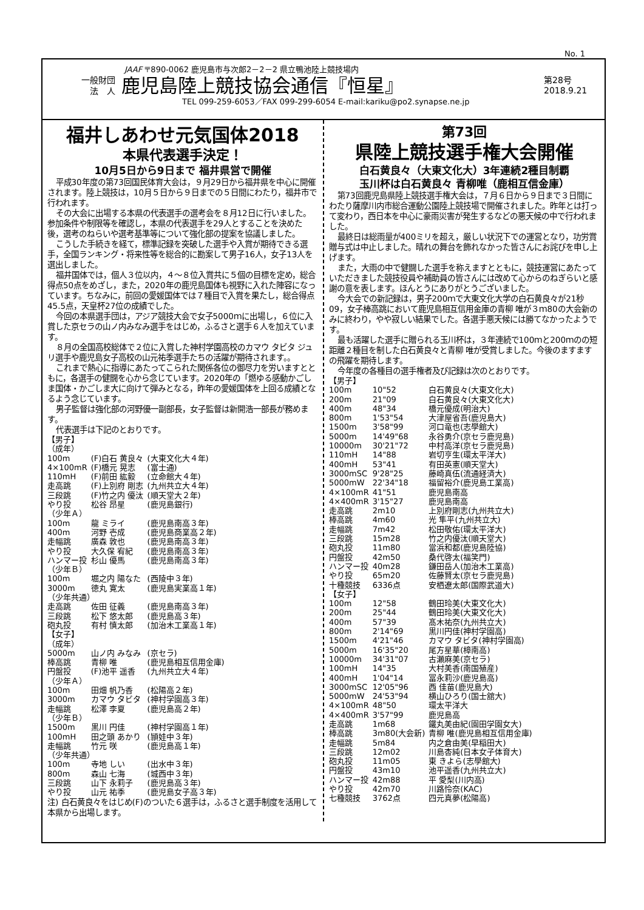No. 1
JAAF 〒890-0062 鹿児島市与次郎2－2－2 県立鴨池陸上競技場内
一般財団
法　人
鹿児島陸上競技協会通信『恒星』
第28号
2018.9.21
TEL 099-259-6053／FAX 099-299-6054 E-mail:kariku@po2.synapse.ne.jp
福井しあわせ元気国体2018
本県代表選手決定！
10月5日から9日まで 福井県営で開催
平成30年度の第73回国民体育大会は，９月29日から福井県を中心に開催されます。陸上競技は，10月５日から９日までの５日間にわたり，福井市で行われます。
その大会に出場する本県の代表選手の選考会を８月12日に行いました。参加条件や制限等を確認し，本県の代表選手を29人とすることを決めた後，選考のねらいや選考基準等について強化部の提案を協議しました。
こうした手続きを経て，標準記録を突破した選手や入賞が期待できる選手，全国ランキング・将来性等を総合的に勘案して男子16人，女子13人を選出しました。
福井国体では，個人３位以内，４～８位入賞共に５個の目標を定め，総合得点50点をめざし，また，2020年の鹿児島国体も視野に入れた陣容になっています。ちなみに，前回の愛媛国体では７種目で入賞を果たし，総合得点45.5点，天皇杯27位の成績でした。
今回の本県選手団は，アジア競技大会で女子5000ｍに出場し，６位に入賞した京セラの山ノ内みなみ選手をはじめ，ふるさと選手６人を加えています。
８月の全国高校総体で２位に入賞した神村学園高校のカマウ タビタ ジュリ選手や鹿児島女子高校の山元祐季選手たちの活躍が期待されます。。
これまで熱心に指導にあたってこられた関係各位の御尽力を労いますとともに，各選手の健闘を心から念じています。2020年の「燃ゆる感動かごしま国体・かごしま大に向けて弾みとなる，昨年の愛媛国体を上回る成績となるよう念じています。
男子監督は強化部の河野優一副部長，女子監督は新開浩一部長が務めます。
代表選手は下記のとおりです。
| 【男子】 | | |
| （成年） | | |
| 100m | (F)白石 黄良々 | (大東文化大４年) |
| 4×100mR | (F)橋元 晃志 | (富士通) |
| 110mH | (F)前田 紘毅 | (立命館大４年) |
| 走高跳 | (F)上別府 剛志 | (九州共立大４年) |
| 三段跳 | (F)竹之内 優汰 | (順天堂大２年) |
| やり投 | 松谷 昂星 | (鹿児島銀行) |
| （少年Ａ） | | |
| 100m | 龍 ミライ | (鹿児島南高３年) |
| 400m | 河野 壱成 | (鹿児島商業高２年) |
| 走幅跳 | 廣森 敦也 | (鹿児島南高３年) |
| やり投 | 大久保 宥紀 | (鹿児島南高３年) |
| ハンマー投 | 杉山 優馬 | (鹿児島南高３年) |
| （少年Ｂ） | | |
| 100m | 堀之内 陽なた | (西陵中３年) |
| 3000m | 徳丸 寛太 | (鹿児島実業高１年) |
| （少年共通） | | |
| 走高跳 | 佐田 征義 | (鹿児島南高３年) |
| 三段跳 | 松下 悠太郎 | (鹿児島高３年) |
| 砲丸投 | 有村 慎太郎 | (加治木工業高１年) |
| 【女子】 | | |
| （成年） | | |
| 5000m | 山ノ内 みなみ | (京セラ) |
| 棒高跳 | 青柳 唯 | (鹿児島相互信用金庫) |
| 円盤投 | (F)池平 遥香 | (九州共立大４年) |
| （少年Ａ） | | |
| 100m | 田畑 帆乃香 | (松陽高２年) |
| 3000m | カマウ タビタ | (神村学園高３年) |
| 走幅跳 | 松澤 李夏 | (鹿児島高２年) |
| （少年Ｂ） | | |
| 1500m | 黒川 円佳 | (神村学園高１年) |
| 100mH | 田之頭 あかり | (頴娃中３年) |
| 走幅跳 | 竹元 咲 | (鹿児島高１年) |
| （少年共通） | | |
| 100m | 寺地 しい | (出水中３年) |
| 800m | 森山 七海 | (城西中３年) |
| 三段跳 | 山下 永莉子 | (鹿児島高３年) |
| やり投 | 山元 祐季 | (鹿児島女子高３年) |
注) 白石黄良々をはじめ(F)のついた６選手は，ふるさと選手制度を活用して本県から出場します。
第73回
県陸上競技選手権大会開催
白石黄良々（大東文化大）3年連続2種目制覇
玉川杯は白石黄良々 青柳唯（鹿相互信金庫）
第73回鹿児島県陸上競技選手権大会は，７月６日から９日まで３日間にわたり薩摩川内市総合運動公園陸上競技場で開催されました。昨年とは打って変わり，西日本を中心に豪雨災害が発生するなどの悪天候の中で行われました。
最終日は総雨量が400ミリを超え，厳しい状況下での運営となり，功労賞贈与式は中止しました。晴れの舞台を飾れなかった皆さんにお詫びを申し上げます。
また，大雨の中で健闘した選手を称えますとともに，競技運営にあたっていただきました競技役員や補助員の皆さんには改めて心からのねぎらいと感謝の意を表します。ほんとうにありがとうございました。
今大会での新記録は，男子200ｍで大東文化大学の白石黄良々が21秒09，女子棒高跳において鹿児島相互信用金庫の青柳 唯が３ｍ80の大会新のみに終わり，やや寂しい結果でした。各選手悪天候には勝てなかったようです。
最も活躍した選手に贈られる玉川杯は，３年連続で100ｍと200ｍのの短距離２種目を制した白石黄良々と青柳 唯が受賞しました。今後のますますの飛躍を期待します。
今年度の各種目の選手権者及び記録は次のとおりです。
| 【男子】 | | |
| 100m | 10"52 | 白石黄良々(大東文化大) |
| 200m | 21"09 | 白石黄良々(大東文化大) |
| 400m | 48"34 | 橋元優成(明治大) |
| 800m | 1'53"54 | 大津屋省吾(鹿児島大) |
| 1500m | 3'58"99 | 河口竜也(志學館大) |
| 5000m | 14'49"68 | 永谷勇介(京セラ鹿児島) |
| 10000m | 30'21"72 | 中村高洋(京セラ鹿児島) |
| 110mH | 14"88 | 岩切亨生(環太平洋大) |
| 400mH | 53"41 | 有田英憲(順天堂大) |
| 3000mSC | 9'28"25 | 藤崎真伍(流通経済大) |
| 5000mW | 22'34"18 | 福留裕介(鹿児島工業高) |
| 4×100mR | 41"51 | 鹿児島南高 |
| 4×400mR | 3'15"27 | 鹿児島南高 |
| 走高跳 | 2m10 | 上別府剛志(九州共立大) |
| 棒高跳 | 4m60 | 光 隼平(九州共立大) |
| 走幅跳 | 7m42 | 松田敬佑(環太平洋大) |
| 三段跳 | 15m28 | 竹之内優汰(順天堂大) |
| 砲丸投 | 11m80 | 當浜和都(鹿児島陸協) |
| 円盤投 | 42m50 | 桑代啓太(福笑門) |
| ハンマー投 | 40m28 | 鎌田岳人(加治木工業高) |
| やり投 | 65m20 | 佐藤賢太(京セラ鹿児島) |
| 十種競技 | 6336点 | 安栖遼太郎(国際武道大) |
| 【女子】 | | |
| 100m | 12"58 | 鶴田玲美(大東文化大) |
| 200m | 25"44 | 鶴田玲美(大東文化大) |
| 400m | 57"39 | 髙木祐奈(九州共立大) |
| 800m | 2'14"69 | 黒川円佳(神村学園高) |
| 1500m | 4'21"46 | カマウ タビタ(神村学園高) |
| 5000m | 16'35"20 | 尾方星華(樟南高) |
| 10000m | 34'31"07 | 古瀬麻美(京セラ) |
| 100mH | 14"35 | 大村美香(南国殖産) |
| 400mH | 1'04"14 | 冨永莉沙(鹿児島高) |
| 3000mSC | 12'05"96 | 西 佳苗(鹿児島大) |
| 5000mW | 24'53"94 | 横山ひろり(国士舘大) |
| 4×100mR | 48"50 | 環太平洋大 |
| 4×400mR | 3'57"99 | 鹿児島高 |
| 走高跳 | 1m68 | 鐵丸美由紀(園田学園女大) |
| 棒高跳 | 3m80(大会新) | 青柳 唯(鹿児島相互信用金庫) |
| 走幅跳 | 5m84 | 内之倉由美(早稲田大) |
| 三段跳 | 12m02 | 川島杏純(日本女子体育大) |
| 砲丸投 | 11m05 | 東 きよら(志學館大) |
| 円盤投 | 43m10 | 池平遥香(九州共立大) |
| ハンマー投 | 42m88 | 平 愛梨(川内高) |
| やり投 | 42m70 | 川路怜奈(KAC) |
| 七種競技 | 3762点 | 四元真夢(松陽高) |